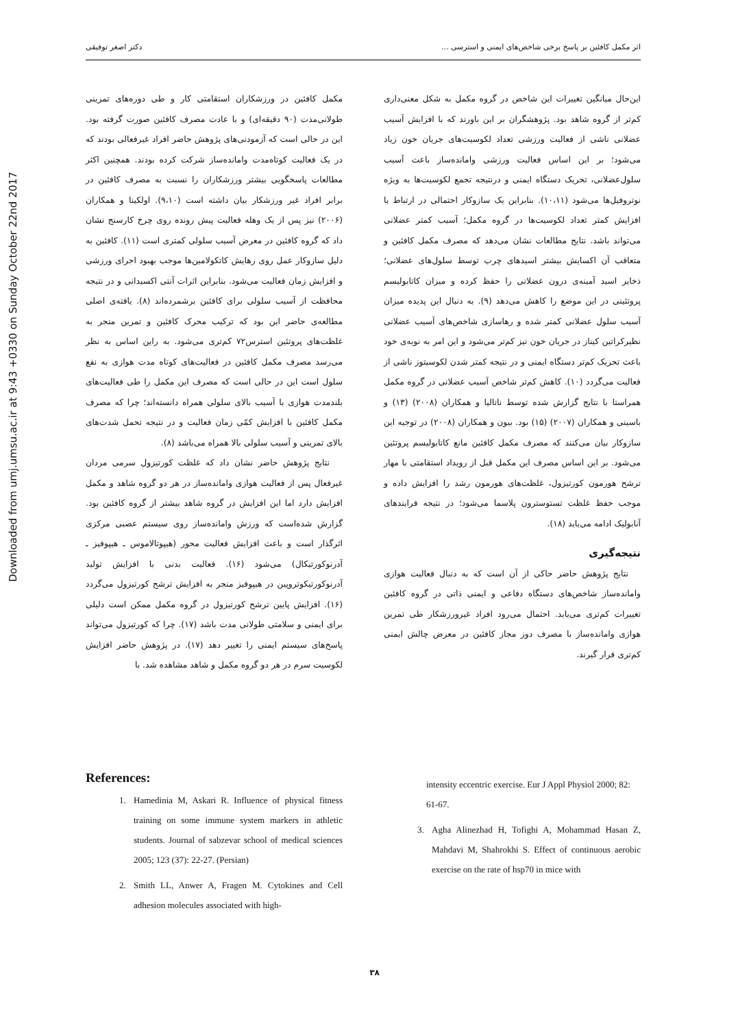Downloaded from umj.umsu.ac.ir at 9:43 +0330 on Sunday October 22nd 2017
اثر مکمل کافئین بر پاسخ برخی شاخص‌های ایمنی و استرسی ... دکتر اصغر توفیقی
مکمل کافئین در ورزشکاران استقامتی کار و طی دوره‌های تمرینی طولانی‌مدت (۹۰ دقیقه‌ای) و با عادت مصرف کافئین صورت گرفته بود. این در حالی است که آزمودنی‌های پژوهش حاضر افراد غیرفعالی بودند که در یک فعالیت کوتاه‌مدت واماندە‌ساز شرکت کرده بودند. همچنین اکثر مطالعات پاسخگویی بیشتر ورزشکاران را نسبت به مصرف کافئین در برابر افراد غیر ورزشکار بیان داشته است (۹،۱۰). اولکینا و همکاران (۲۰۰۶) نیز پس از یک وهله فعالیت پیش رونده روی چرخ کارسنج نشان داد که گروه کافئین در معرض آسیب سلولی کمتری است (۱۱). کافئین به دلیل سازوکار عمل روی رهایش کاتکولامین‌ها موجب بهبود اجرای ورزشی و افزایش زمان فعالیت می‌شود. بنابراین اثرات آنتی اکسیدانی و در نتیجه محافظت از آسیب سلولی برای کافئین برشمرده‌اند (۸). یافته‌ی اصلی مطالعه‌ی حاضر این بود که ترکیب محرک کافئین و تمرین منجر به غلظت‌های پروتئین استرس۷۲ کم‌تری می‌شود. به راین اساس به نظر می‌رسد مصرف مکمل کافئین در فعالیت‌های کوتاه مدت هوازی به نفع سلول است این در حالی است که مصرف این مکمل را طی فعالیت‌های بلندمدت هوازی با آسیب بالای سلولی همراه دانسته‌اند؛ چرا که مصرف مکمل کافئین با افزایش کمّی زمان فعالیت و در نتیجه تحمل شدت‌های بالای تمرینی و آسیب سلولی بالا همراه می‌باشد (۸).
نتایج پژوهش حاضر نشان داد که غلظت کورتیزول سرمی مردان غیرفعال پس از فعالیت هوازی واماندە‌ساز در هر دو گروه شاهد و مکمل افزایش دارد اما این افزایش در گروه شاهد بیشتر از گروه کافئین بود. گزارش شده‌است که ورزش واماندە‌ساز روی سیستم عصبی مرکزی اثرگذار است و باعث افزایش فعالیت محور (هیپوتالاموس ـ هیپوفیز ـ آدرنوکورتیکال) می‌شود (۱۶). فعالیت بدنی با افزایش تولید آدرنوکورتیکوتروپین در هیپوفیز منجر به افزایش ترشح کورتیزول می‌گردد (۱۶). افزایش پایین ترشح کورتیزول در گروه مکمل ممکن است دلیلی برای ایمنی و سلامتی طولانی مدت باشد (۱۷). چرا که کورتیزول می‌تواند پاسخ‌های سیستم ایمنی را تغییر دهد (۱۷). در پژوهش حاضر افزایش لکوسیت سرم در هر دو گروه مکمل و شاهد مشاهده شد. با
این‌حال میانگین تغییرات این شاخص در گروه مکمل به شکل معنی‌داری کم‌تر از گروه شاهد بود. پژوهشگران بر این باورند که با افزایش آسیب عضلانی ناشی از فعالیت ورزشی تعداد لکوسیت‌های جریان خون زیاد می‌شود؛ بر این اساس فعالیت ورزشی واماندە‌ساز باعث آسیب سلول‌عضلانی، تحریک دستگاه ایمنی و درنتیجه تجمع لکوسیت‌ها به ویژه نوتروفیل‌ها می‌شود (۱۰،۱۱). بنابراین یک سازوکار احتمالی در ارتباط با افزایش کمتر تعداد لکوسیت‌ها در گروه مکمل؛ آسیب کمتر عضلانی می‌تواند باشد. نتایج مطالعات نشان می‌دهد که مصرف مکمل کافئین و متعاقب آن اکسایش بیشتر اسیدهای چرب توسط سلول‌های عضلانی؛ ذخایر اسید آمینه‌ی درون عضلانی را حفظ کرده و میزان کاتابولیسم پروتئینی در این موضع را کاهش می‌دهد (۹). به دنبال این پدیده میزان آسیب سلول عضلانی کمتر شده و رهاسازی شاخص‌های آسیب عضلانی نظیرکراتین کیناز در جریان خون نیز کم‌تر می‌شود و این امر به نوبه‌ی خود باعث تحریک کم‌تر دستگاه ایمنی و در نتیجه کمتر شدن لکوسیتوز ناشی از فعالیت می‌گردد (۱۰). کاهش کم‌تر شاخص آسیب عضلانی در گروه مکمل همراستا با نتایج گزارش شده توسط ناتالیا و همکاران (۲۰۰۸) (۱۳) و باسینی و همکاران (۲۰۰۷) (۱۵) بود. بیون و همکاران (۲۰۰۸) در توجیه این سازوکار بیان می‌کنند که مصرف مکمل کافئین مانع کاتابولیسم پروتئین می‌شود. بر این اساس مصرف این مکمل قبل از رویداد استقامتی با مهار ترشح هورمون کورتیزول، غلظت‌های هورمون رشد را افزایش داده و موجب حفظ غلظت تستوسترون پلاسما می‌شود؛ در نتیجه فرایندهای آنابولیک ادامه می‌یابد (۱۸).
نتیجه‌گیری
نتایج پژوهش حاضر حاکی از آن است که به دنبال فعالیت هوازی واماندە‌ساز شاخص‌های دستگاه دفاعی و ایمنی ذاتی در گروه کافئین تغییرات کم‌تری می‌یابد. احتمال می‌رود افراد غیرورزشکار طی تمرین هوازی واماندە‌ساز با مصرف دوز مجاز کافئین در معرض چالش ایمنی کم‌تری قرار گیرند.
References:
1. Hamedinia M, Askari R. Influence of physical fitness training on some immune system markers in athletic students. Journal of sabzevar school of medical sciences 2005; 123 (37): 22-27. (Persian)
2. Smith LL, Anwer A, Fragen M. Cytokines and Cell adhesion molecules associated with high-
intensity eccentric exercise. Eur J Appl Physiol 2000; 82: 61-67.
3. Agha Alinezhad H, Tofighi A, Mohammad Hasan Z, Mahdavi M, Shahrokhi S. Effect of continuous aerobic exercise on the rate of hsp70 in mice with
۳۸